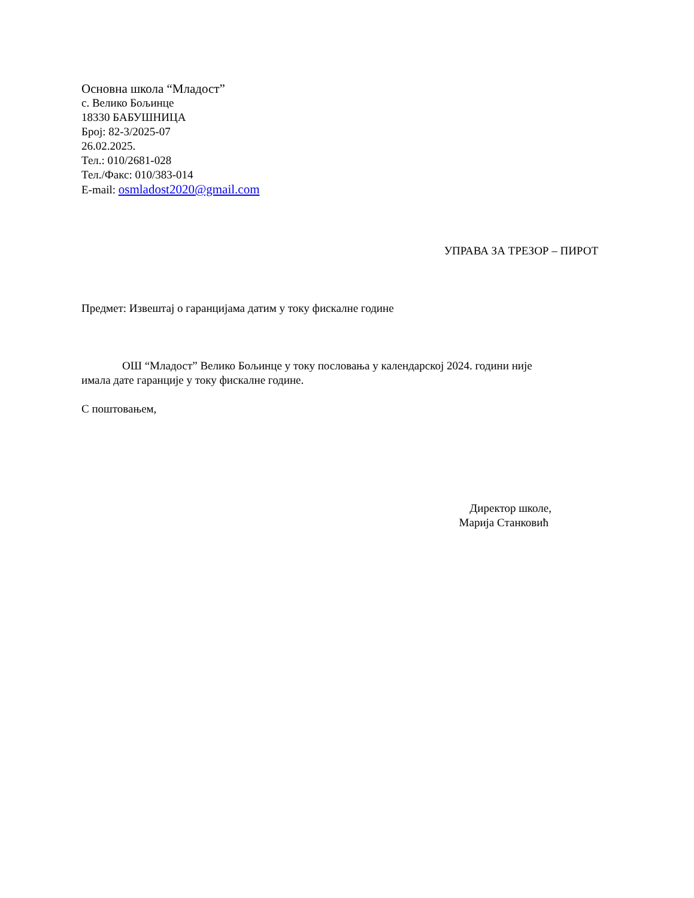Основна школа “Младост”
с. Велико Бољинце
18330 БАБУШНИЦА
Број: 82-3/2025-07
26.02.2025.
Тел.: 010/2681-028
Тел./Факс: 010/383-014
E-mail: osmladost2020@gmail.com
УПРАВА ЗА ТРЕЗОР – ПИРОТ
Предмет: Извештај о гаранцијама датим у току фискалне године
ОШ “Младост” Велико Бољинце у току пословања у календарској 2024. години није имала дате гаранције у току фискалне године.
С поштовањем,
Директор школе,
Марија Станковић